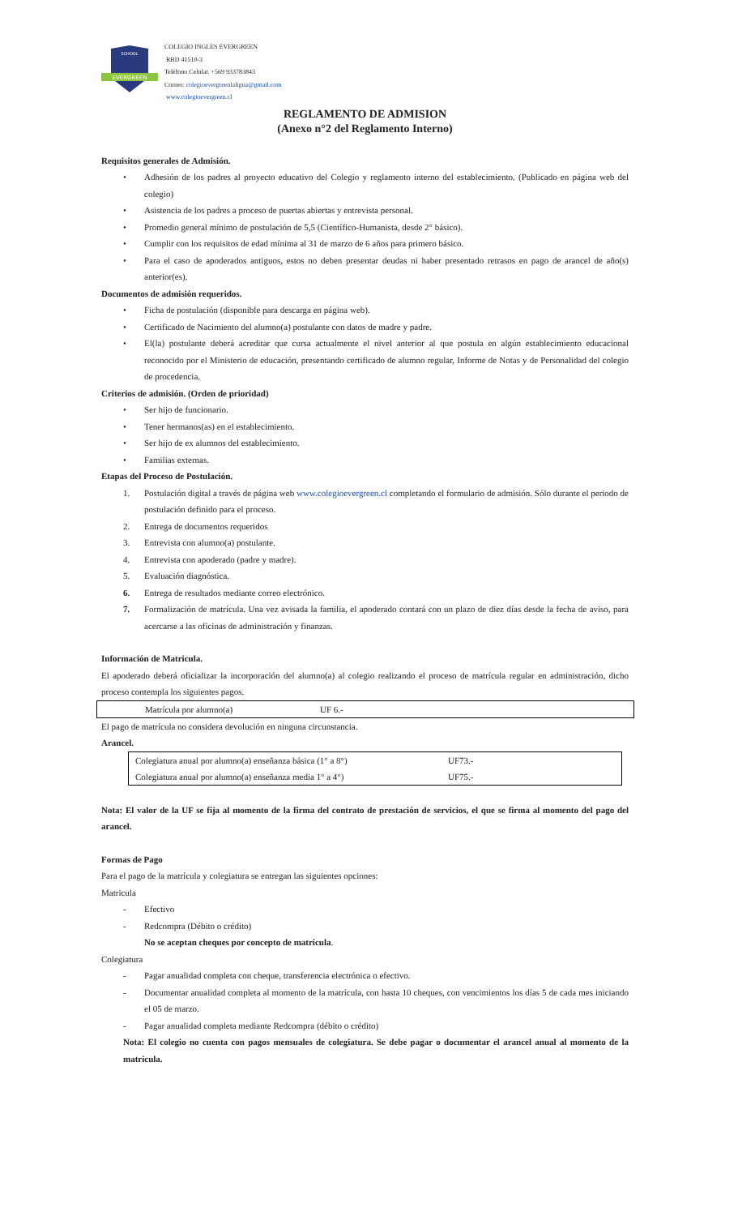EVERGREEN
SCHOOL
COLEGIO INGLES EVERGREEN
RBD 41510-3
Teléfono Celular. +569 933783843
Correo: colegioevergreenlaligua@gmail.com
www.colegioevergreen.cl
REGLAMENTO DE ADMISION
(Anexo n°2 del Reglamento Interno)
Requisitos generales de Admisión.
• Adhesión de los padres al proyecto educativo del Colegio y reglamento interno del establecimiento. (Publicado en página web del colegio)
• Asistencia de los padres a proceso de puertas abiertas y entrevista personal.
• Promedio general mínimo de postulación de 5,5 (Científico-Humanista, desde 2° básico).
• Cumplir con los requisitos de edad mínima al 31 de marzo de 6 años para primero básico.
• Para el caso de apoderados antiguos, estos no deben presentar deudas ni haber presentado retrasos en pago de arancel de año(s) anterior(es).
Documentos de admisión requeridos.
• Ficha de postulación (disponible para descarga en página web).
• Certificado de Nacimiento del alumno(a) postulante con datos de madre y padre.
• El(la) postulante deberá acreditar que cursa actualmente el nivel anterior al que postula en algún establecimiento educacional reconocido por el Ministerio de educación, presentando certificado de alumno regular, Informe de Notas y de Personalidad del colegio de procedencia.
Criterios de admisión. (Orden de prioridad)
• Ser hijo de funcionario.
• Tener hermanos(as) en el establecimiento.
• Ser hijo de ex alumnos del establecimiento.
• Familias externas.
Etapas del Proceso de Postulación.
1. Postulación digital a través de página web www.colegioevergreen.cl completando el formulario de admisión. Sólo durante el periodo de postulación definido para el proceso.
2. Entrega de documentos requeridos
3. Entrevista con alumno(a) postulante.
4. Entrevista con apoderado (padre y madre).
5. Evaluación diagnóstica.
6. Entrega de resultados mediante correo electrónico.
7. Formalización de matrícula. Una vez avisada la familia, el apoderado contará con un plazo de diez días desde la fecha de aviso, para acercarse a las oficinas de administración y finanzas.
Información de Matricula.
El apoderado deberá oficializar la incorporación del alumno(a) al colegio realizando el proceso de matrícula regular en administración, dicho proceso contempla los siguientes pagos.
| Matrícula por alumno(a) | UF 6.- |
El pago de matrícula no considera devolución en ninguna circunstancia.
Arancel.
| Colegiatura anual por alumno(a) enseñanza básica (1° a 8°) | UF73.- |
| Colegiatura anual por alumno(a) enseñanza media 1° a 4°) | UF75.- |
Nota: El valor de la UF se fija al momento de la firma del contrato de prestación de servicios, el que se firma al momento del pago del arancel.
Formas de Pago
Para el pago de la matrícula y colegiatura se entregan las siguientes opciones:
Matricula
- Efectivo
- Redcompra (Débito o crédito)
No se aceptan cheques por concepto de matrícula.
Colegiatura
- Pagar anualidad completa con cheque, transferencia electrónica o efectivo.
- Documentar anualidad completa al momento de la matrícula, con hasta 10 cheques, con vencimientos los días 5 de cada mes iniciando el 05 de marzo.
- Pagar anualidad completa mediante Redcompra (débito o crédito)
Nota: El colegio no cuenta con pagos mensuales de colegiatura. Se debe pagar o documentar el arancel anual al momento de la matricula.